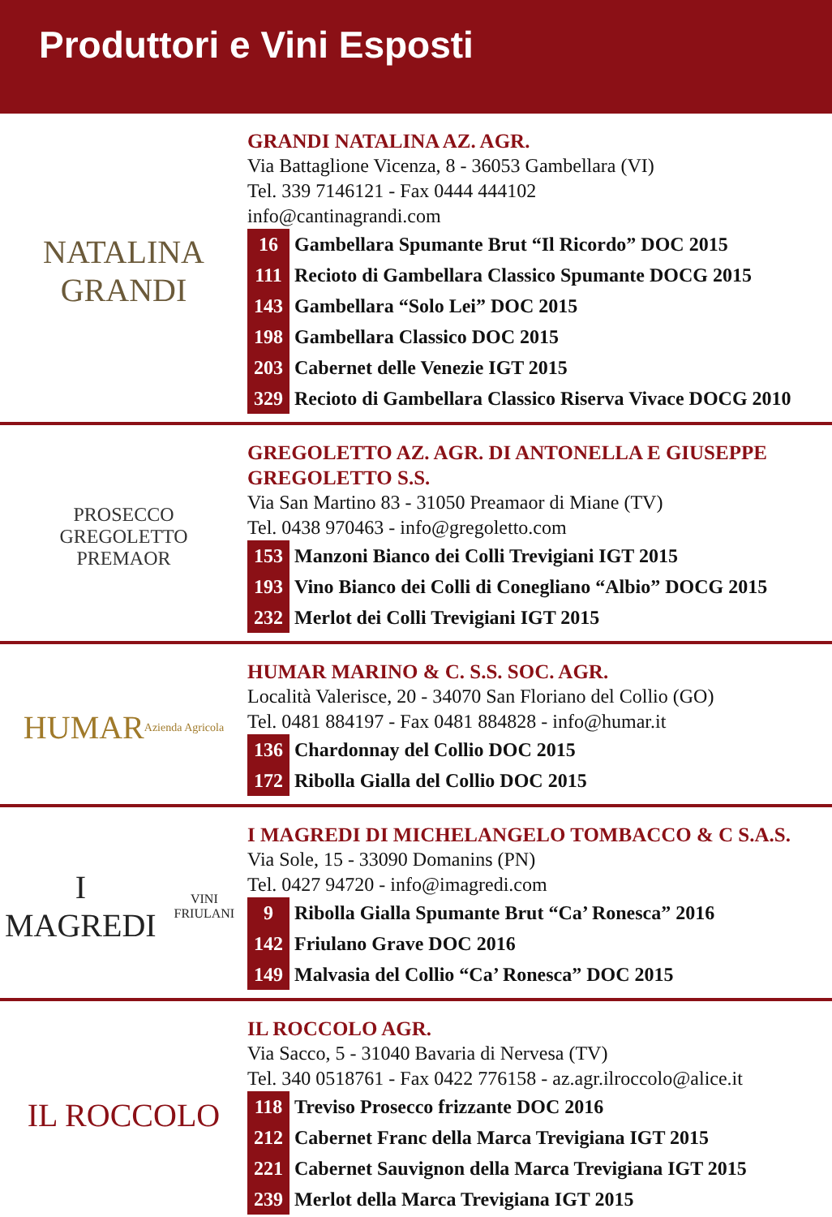Produttori e Vini Esposti
NATALINA
GRANDI
GRANDI NATALINA AZ. AGR.
Via Battaglione Vicenza, 8 - 36053 Gambellara (VI)
Tel. 339 7146121 - Fax 0444 444102
info@cantinagrandi.com
| 16 | Gambellara Spumante Brut “Il Ricordo” DOC 2015 |
| 111 | Recioto di Gambellara Classico Spumante DOCG 2015 |
| 143 | Gambellara “Solo Lei” DOC 2015 |
| 198 | Gambellara Classico DOC 2015 |
| 203 | Cabernet delle Venezie IGT 2015 |
| 329 | Recioto di Gambellara Classico Riserva Vivace DOCG 2010 |
PROSECCO
GREGOLETTO
PREMAOR
GREGOLETTO AZ. AGR. DI ANTONELLA E GIUSEPPE GREGOLETTO S.S.
Via San Martino 83 - 31050 Preamaor di Miane (TV)
Tel. 0438 970463 - info@gregoletto.com
| 153 | Manzoni Bianco dei Colli Trevigiani IGT 2015 |
| 193 | Vino Bianco dei Colli di Conegliano “Albio” DOCG 2015 |
| 232 | Merlot dei Colli Trevigiani IGT 2015 |
HUMAR
Azienda Agricola
HUMAR MARINO & C. S.S. SOC. AGR.
Località Valerisce, 20 - 34070 San Floriano del Collio (GO)
Tel. 0481 884197 - Fax 0481 884828 - info@humar.it
| 136 | Chardonnay del Collio DOC 2015 |
| 172 | Ribolla Gialla del Collio DOC 2015 |
I MAGREDI
VINI FRIULANI
I MAGREDI DI MICHELANGELO TOMBACCO & C S.A.S.
Via Sole, 15 - 33090 Domanins (PN)
Tel. 0427 94720 - info@imagredi.com
| 9 | Ribolla Gialla Spumante Brut “Ca’ Ronesca” 2016 |
| 142 | Friulano Grave DOC 2016 |
| 149 | Malvasia del Collio “Ca’ Ronesca” DOC 2015 |
IL ROCCOLO
IL ROCCOLO AGR.
Via Sacco, 5 - 31040 Bavaria di Nervesa (TV)
Tel. 340 0518761 - Fax 0422 776158 - az.agr.ilroccolo@alice.it
| 118 | Treviso Prosecco frizzante DOC 2016 |
| 212 | Cabernet Franc della Marca Trevigiana IGT 2015 |
| 221 | Cabernet Sauvignon della Marca Trevigiana IGT 2015 |
| 239 | Merlot della Marca Trevigiana IGT 2015 |